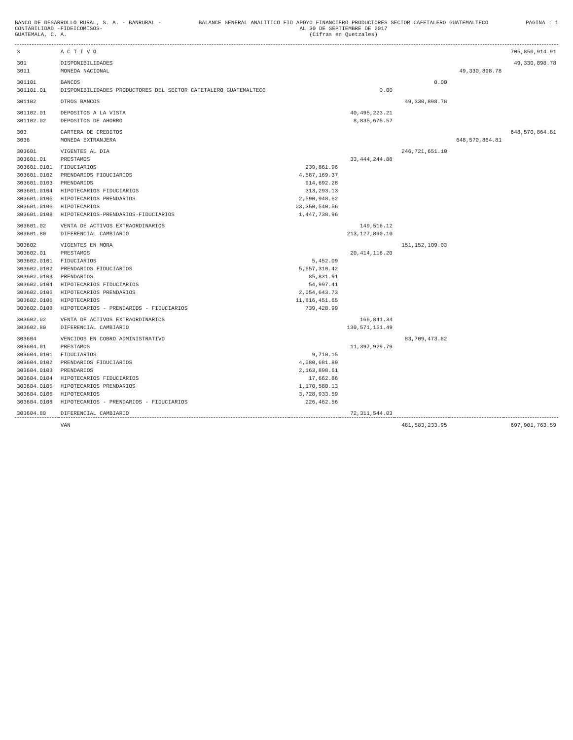BANCO DE DESARROLLO RURAL, S. A. - BANRURAL -
CONTABILIDAD -FIDEICOMISOS-
GUATEMALA, C. A.
BALANCE GENERAL ANALITICO FID APOYO FINANCIERO PRODUCTORES SECTOR CAFETALERO GUATEMALTECO
AL 30 DE SEPTIEMBRE DE 2017
(Cifras en Quetzales)
PAGINA : 1
| 3 | A C T I V O | | | | | 705,850,914.91 |
| 301 | DISPONIBILIDADES | | | | | 49,330,898.78 |
| 3011 | MONEDA NACIONAL | | | | 49,330,898.78 | |
| 301101 | BANCOS | | | 0.00 | | |
| 301101.01 | DISPONIBILIDADES PRODUCTORES DEL SECTOR CAFETALERO GUATEMALTECO | | 0.00 | | | |
| 301102 | OTROS BANCOS | | | 49,330,898.78 | | |
| 301102.01 | DEPOSITOS A LA VISTA | | 40,495,223.21 | | | |
| 301102.02 | DEPOSITOS DE AHORRO | | 8,835,675.57 | | | |
| 303 | CARTERA DE CREDITOS | | | | | 648,570,864.81 |
| 3036 | MONEDA EXTRANJERA | | | | 648,570,864.81 | |
| 303601 | VIGENTES AL DIA | | | 246,721,651.10 | | |
| 303601.01 | PRESTAMOS | | 33,444,244.88 | | | |
| 303601.0101 | FIDUCIARIOS | 239,861.96 | | | | |
| 303601.0102 | PRENDARIOS FIDUCIARIOS | 4,587,169.37 | | | | |
| 303601.0103 | PRENDARIOS | 914,692.28 | | | | |
| 303601.0104 | HIPOTECARIOS FIDUCIARIOS | 313,293.13 | | | | |
| 303601.0105 | HIPOTECARIOS PRENDARIOS | 2,590,948.62 | | | | |
| 303601.0106 | HIPOTECARIOS | 23,350,540.56 | | | | |
| 303601.0108 | HIPOTECARIOS-PRENDARIOS-FIDUCIARIOS | 1,447,738.96 | | | | |
| 303601.02 | VENTA DE ACTIVOS EXTRAORDINARIOS | | 149,516.12 | | | |
| 303601.80 | DIFERENCIAL CAMBIARIO | | 213,127,890.10 | | | |
| 303602 | VIGENTES EN MORA | | | 151,152,109.03 | | |
| 303602.01 | PRESTAMOS | | 20,414,116.20 | | | |
| 303602.0101 | FIDUCIARIOS | 5,452.09 | | | | |
| 303602.0102 | PRENDARIOS FIDUCIARIOS | 5,657,310.42 | | | | |
| 303602.0103 | PRENDARIOS | 85,831.91 | | | | |
| 303602.0104 | HIPOTECARIOS FIDUCIARIOS | 54,997.41 | | | | |
| 303602.0105 | HIPOTECARIOS PRENDARIOS | 2,054,643.73 | | | | |
| 303602.0106 | HIPOTECARIOS | 11,816,451.65 | | | | |
| 303602.0108 | HIPOTECARIOS - PRENDARIOS - FIDUCIARIOS | 739,428.99 | | | | |
| 303602.02 | VENTA DE ACTIVOS EXTRAORDINARIOS | | 166,841.34 | | | |
| 303602.80 | DIFERENCIAL CAMBIARIO | | 130,571,151.49 | | | |
| 303604 | VENCIDOS EN COBRO ADMINISTRATIVO | | | 83,709,473.82 | | |
| 303604.01 | PRESTAMOS | | 11,397,929.79 | | | |
| 303604.0101 | FIDUCIARIOS | 9,710.15 | | | | |
| 303604.0102 | PRENDARIOS FIDUCIARIOS | 4,080,681.89 | | | | |
| 303604.0103 | PRENDARIOS | 2,163,898.61 | | | | |
| 303604.0104 | HIPOTECARIOS FIDUCIARIOS | 17,662.86 | | | | |
| 303604.0105 | HIPOTECARIOS PRENDARIOS | 1,170,580.13 | | | | |
| 303604.0106 | HIPOTECARIOS | 3,728,933.59 | | | | |
| 303604.0108 | HIPOTECARIOS - PRENDARIOS - FIDUCIARIOS | 226,462.56 | | | | |
| 303604.80 | DIFERENCIAL CAMBIARIO | | 72,311,544.03 | | | |
| | VAN | | | 481,583,233.95 | | 697,901,763.59 |